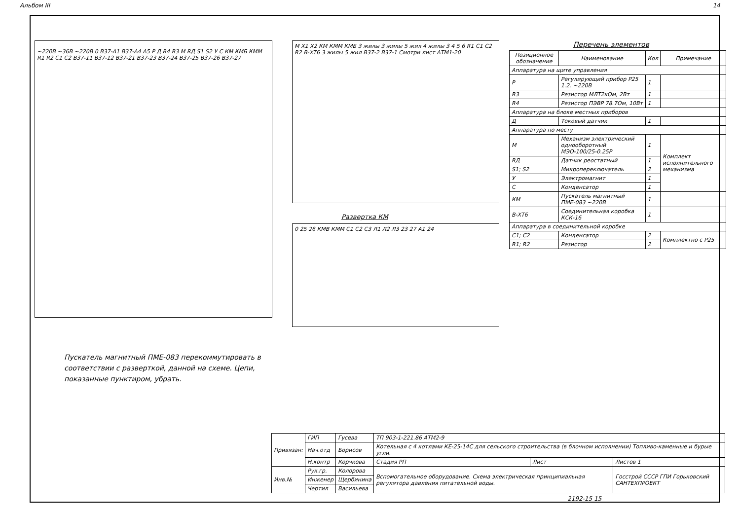Альбом III 14
~220В ~36В ~220В 0 В37-А1 В37-А4 А5 Р Д R4 R3 М RД S1 S2 У С КМ КМБ КММ R1 R2 C1 C2 В37-11 В37-12 В37-21 В37-23 В37-24 В37-25 В37-26 В37-27
М Х1 Х2 КМ КММ КМБ 3 жилы 3 жилы 5 жил 4 жилы 3 4 5 6 R1 C1 C2 R2 В-ХТ6 3 жилы 5 жил В37-2 В37-1 Смотри лист АТМ1-20
Развертка КМ
0 25 26 КМВ КММ С1 С2 С3 Л1 Л2 Л3 23 27 А1 24
Перечень элементов
| Позиционное обозначение | Наименование | Кол | Примечание |
| --- | --- | --- | --- |
| Аппаратура на щите управления | | | |
| Р | Регулирующий прибор Р25 1.2. ~220В | 1 | |
| R3 | Резистор МЛТ2кОм, 2Вт | 1 | |
| R4 | Резистор ПЭВР 78.7Ом, 10Вт | 1 | |
| Аппаратура на блоке местных приборов | | | |
| Д | Токовый датчик | 1 | |
| Аппаратура по месту | | | |
| М | Механизм электрический однооборотный МЭО-100/25-0.25Р | 1 | Комплект исполнительного механизма |
| RД | Датчик реостатный | 1 | |
| S1; S2 | Микропереключатель | 2 | |
| У | Электромагнит | 1 | |
| С | Конденсатор | 1 | |
| КМ | Пускатель магнитный ПМЕ-083 ~220В | 1 | |
| В-ХТ6 | Соединительная коробка КСК-16 | 1 | |
| Аппаратура в соединительной коробке | | | |
| С1; С2 | Конденсатор | 2 | Комплектно с Р25 |
| R1; R2 | Резистор | 2 | |
Пускатель магнитный ПМЕ-083 перекоммутировать в соответствии с разверткой, данной на схеме. Цепи, показанные пунктиром, убрать.
| Привязан: | ГИП | Гусева | ТП 903-1-221.86 АТМ2-9 | | |
| | Нач.отд | Борисов | Котельная с 4 котлами КЕ-25-14С для сельского строительства (в блочном исполнении) Топливо-каменные и бурые угли. | | |
| | Н.контр | Корчкова | Стадия РП | Лист | Листов 1 |
| Инв.№ | Рук.гр. | Колорова | Вспомогательное оборудование. Схема электрическая принципиальная регулятора давления питательной воды. | | Госстрой СССР ГПИ Горьковский САНТЕХПРОЕКТ |
| | Инженер | Щербинина | | | |
| | Чертил | Васильева | | | |
2192-15 15